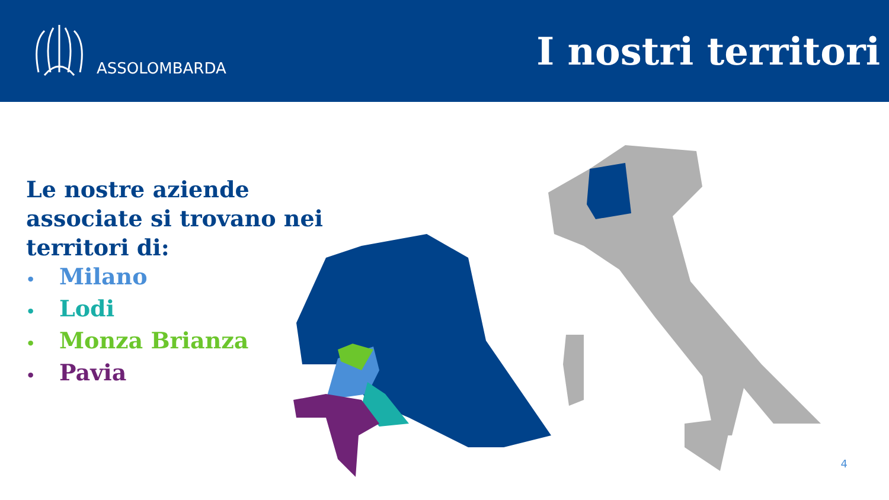ASSOLOMBARDA
I nostri territori
Le nostre aziende
associate si trovano nei
territori di:
• Milano
• Lodi
• Monza Brianza
• Pavia
4